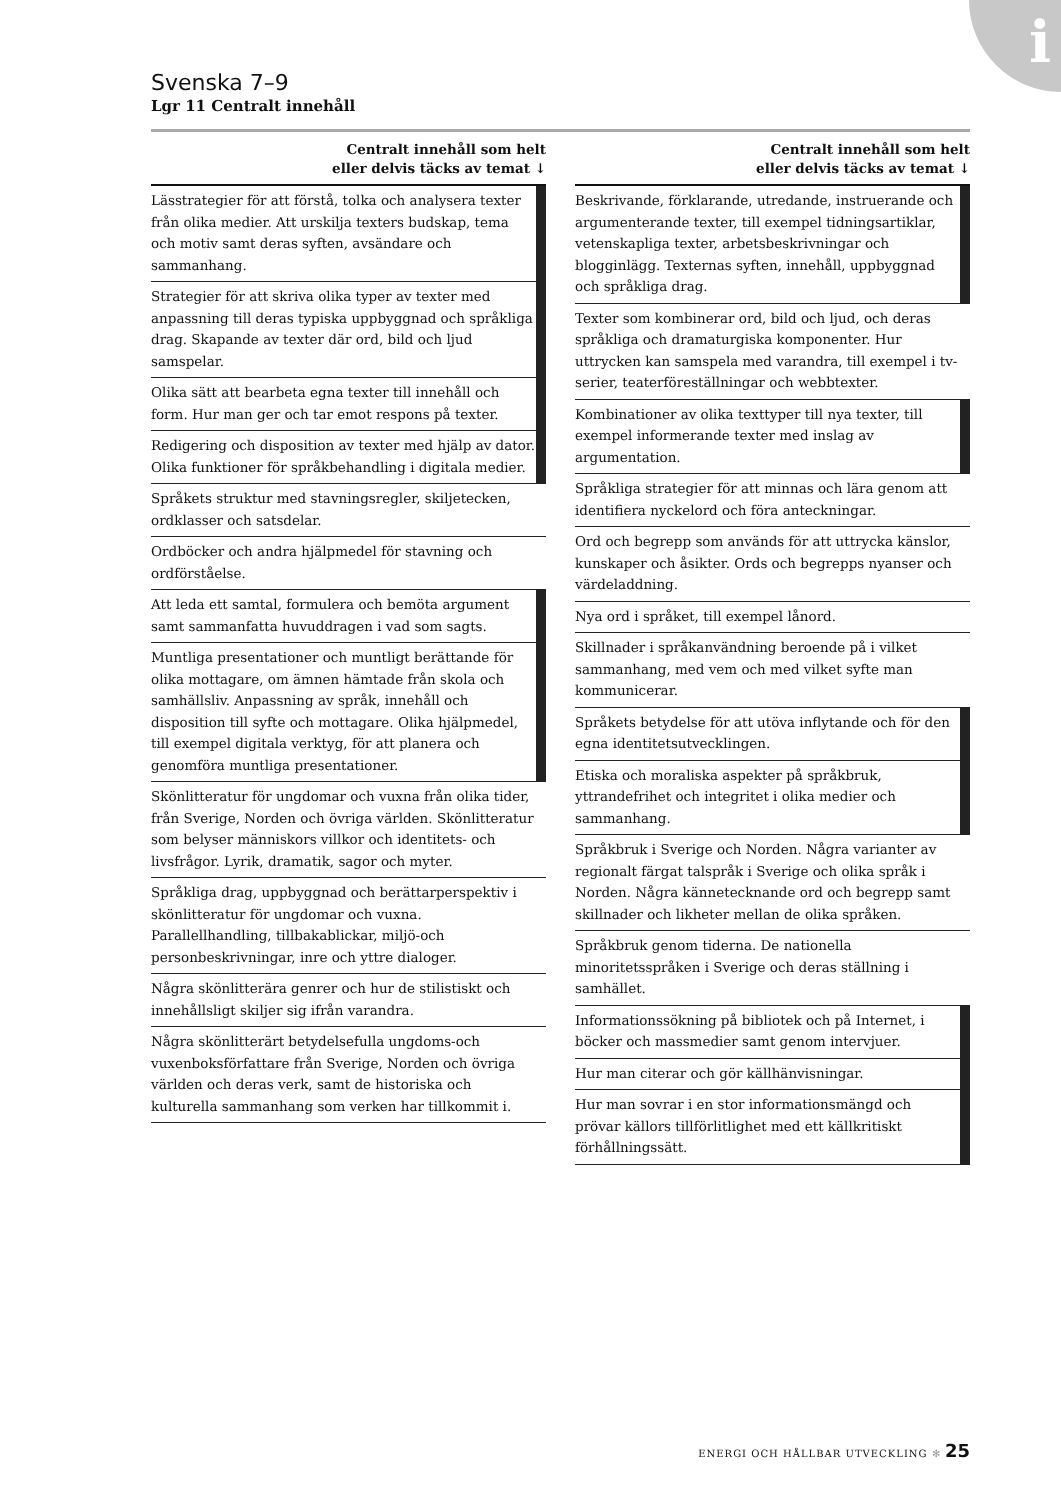i
Svenska 7–9
Lgr 11 Centralt innehåll
Centralt innehåll som helt
eller delvis täcks av temat ↓
| Lässtrategier för att förstå, tolka och analysera texter från olika medier. Att urskilja texters budskap, tema och motiv samt deras syften, avsändare och sammanhang. | |
| Strategier för att skriva olika typer av texter med anpassning till deras typiska uppbyggnad och språkliga drag. Skapande av texter där ord, bild och ljud samspelar. | |
| Olika sätt att bearbeta egna texter till innehåll och form. Hur man ger och tar emot respons på texter. | |
| Redigering och disposition av texter med hjälp av dator. Olika funktioner för språkbehandling i digitala medier. | |
| Språkets struktur med stavningsregler, skiljetecken, ordklasser och satsdelar. | |
| Ordböcker och andra hjälpmedel för stavning och ordförståelse. | |
| Att leda ett samtal, formulera och bemöta argument samt sammanfatta huvuddragen i vad som sagts. | |
| Muntliga presentationer och muntligt berättande för olika mottagare, om ämnen hämtade från skola och samhällsliv. Anpassning av språk, innehåll och disposition till syfte och mottagare. Olika hjälpmedel, till exempel digitala verktyg, för att planera och genomföra muntliga presentationer. | |
| Skönlitteratur för ungdomar och vuxna från olika tider, från Sverige, Norden och övriga världen. Skönlitteratur som belyser människors villkor och identitets- och livsfrågor. Lyrik, dramatik, sagor och myter. | |
| Språkliga drag, uppbyggnad och berättarperspektiv i skönlitteratur för ungdomar och vuxna. Parallellhandling, tillbakablickar, miljö-och personbeskrivningar, inre och yttre dialoger. | |
| Några skönlitterära genrer och hur de stilistiskt och innehållsligt skiljer sig ifrån varandra. | |
| Några skönlitterärt betydelsefulla ungdoms-och vuxenboksförfattare från Sverige, Norden och övriga världen och deras verk, samt de historiska och kulturella sammanhang som verken har tillkommit i. | |
Centralt innehåll som helt
eller delvis täcks av temat ↓
| Beskrivande, förklarande, utredande, instruerande och argumenterande texter, till exempel tidningsartiklar, vetenskapliga texter, arbetsbeskrivningar och blogginlägg. Texternas syften, innehåll, uppbyggnad och språkliga drag. | |
| Texter som kombinerar ord, bild och ljud, och deras språkliga och dramaturgiska komponenter. Hur uttrycken kan samspela med varandra, till exempel i tv-serier, teaterföreställningar och webbtexter. | |
| Kombinationer av olika texttyper till nya texter, till exempel informerande texter med inslag av argumentation. | |
| Språkliga strategier för att minnas och lära genom att identifiera nyckelord och föra anteckningar. | |
| Ord och begrepp som används för att uttrycka känslor, kunskaper och åsikter. Ords och begrepps nyanser och värdeladdning. | |
| Nya ord i språket, till exempel lånord. | |
| Skillnader i språkanvändning beroende på i vilket sammanhang, med vem och med vilket syfte man kommunicerar. | |
| Språkets betydelse för att utöva inflytande och för den egna identitetsutvecklingen. | |
| Etiska och moraliska aspekter på språkbruk, yttrandefrihet och integritet i olika medier och sammanhang. | |
| Språkbruk i Sverige och Norden. Några varianter av regionalt färgat talspråk i Sverige och olika språk i Norden. Några kännetecknande ord och begrepp samt skillnader och likheter mellan de olika språken. | |
| Språkbruk genom tiderna. De nationella minoritetsspråken i Sverige och deras ställning i samhället. | |
| Informationssökning på bibliotek och på Internet, i böcker och massmedier samt genom intervjuer. | |
| Hur man citerar och gör källhänvisningar. | |
| Hur man sovrar i en stor informationsmängd och prövar källors tillförlitlighet med ett källkritiskt förhållningssätt. | |
ENERGI OCH HÅLLBAR UTVECKLING ✻ 25